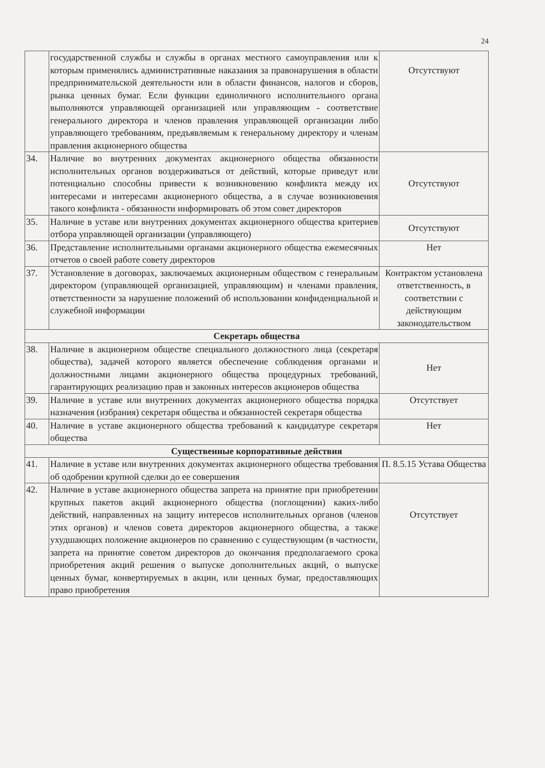24
| | государственной службы и службы в органах местного самоуправления или к которым применялись административные наказания за правонарушения в области предпринимательской деятельности или в области финансов, налогов и сборов, рынка ценных бумаг. Если функции единоличного исполнительного органа выполняются управляющей организацией или управляющим - соответствие генерального директора и членов правления управляющей организации либо управляющего требованиям, предъявляемым к генеральному директору и членам правления акционерного общества | Отсутствуют |
| 34. | Наличие во внутренних документах акционерного общества обязанности исполнительных органов воздерживаться от действий, которые приведут или потенциально способны привести к возникновению конфликта между их интересами и интересами акционерного общества, а в случае возникновения такого конфликта - обязанности информировать об этом совет директоров | Отсутствуют |
| 35. | Наличие в уставе или внутренних документах акционерного общества критериев отбора управляющей организации (управляющего) | Отсутствуют |
| 36. | Представление исполнительными органами акционерного общества ежемесячных отчетов о своей работе совету директоров | Нет |
| 37. | Установление в договорах, заключаемых акционерным обществом с генеральным директором (управляющей организацией, управляющим) и членами правления, ответственности за нарушение положений об использовании конфиденциальной и служебной информации | Контрактом установлена ответственность, в соответствии с действующим законодательством |
| Секретарь общества | | |
| 38. | Наличие в акционерном обществе специального должностного лица (секретаря общества), задачей которого является обеспечение соблюдения органами и должностными лицами акционерного общества процедурных требований, гарантирующих реализацию прав и законных интересов акционеров общества | Нет |
| 39. | Наличие в уставе или внутренних документах акционерного общества порядка назначения (избрания) секретаря общества и обязанностей секретаря общества | Отсутствует |
| 40. | Наличие в уставе акционерного общества требований к кандидатуре секретаря общества | Нет |
| Существенные корпоративные действия | | |
| 41. | Наличие в уставе или внутренних документах акционерного общества требования об одобрении крупной сделки до ее совершения | П. 8.5.15 Устава Общества |
| 42. | Наличие в уставе акционерного общества запрета на принятие при приобретении крупных пакетов акций акционерного общества (поглощении) каких-либо действий, направленных на защиту интересов исполнительных органов (членов этих органов) и членов совета директоров акционерного общества, а также ухудшающих положение акционеров по сравнению с существующим (в частности, запрета на принятие советом директоров до окончания предполагаемого срока приобретения акций решения о выпуске дополнительных акций, о выпуске ценных бумаг, конвертируемых в акции, или ценных бумаг, предоставляющих право приобретения | Отсутствует |